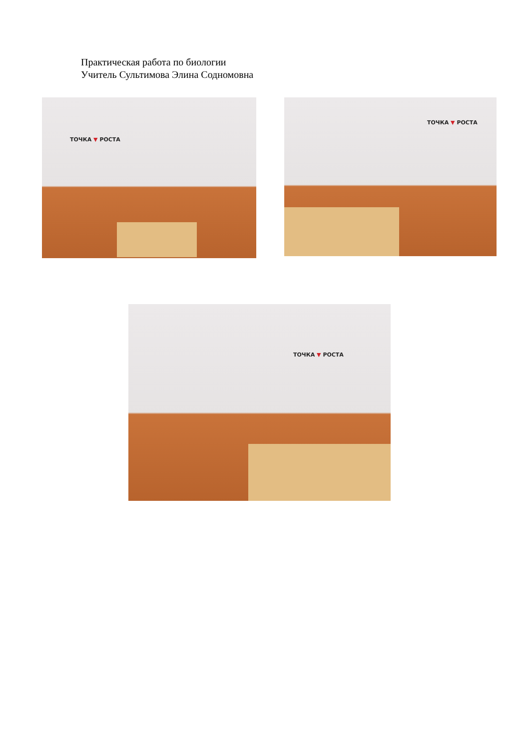Практическая работа по биологии
Учитель Сультимова Элина Содномовна
ТОЧКА ▼ РОСТА ТОЧКА ▼ РОСТА
ТОЧКА ▼ РОСТА